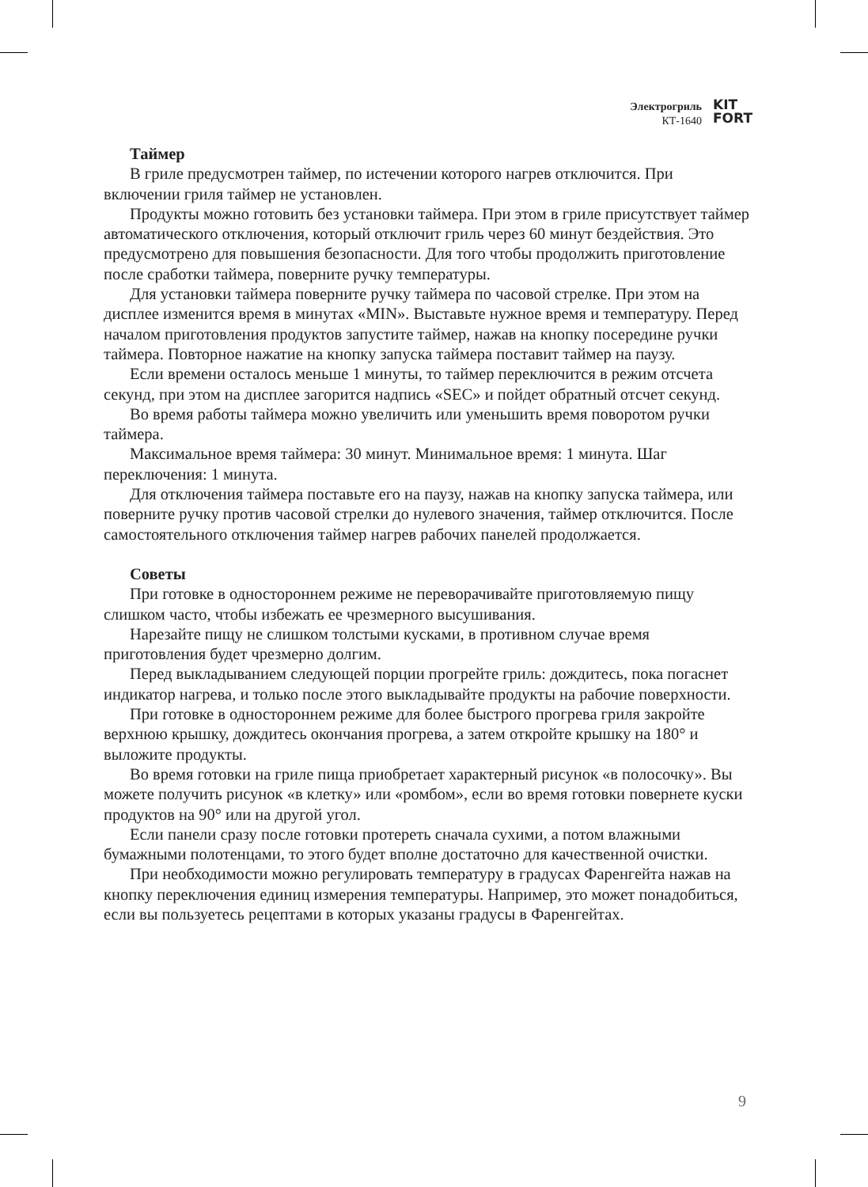Электрогриль
КТ-1640
KIT
FORT
Таймер
В гриле предусмотрен таймер, по истечении которого нагрев отключится. При включении гриля таймер не установлен.
Продукты можно готовить без установки таймера. При этом в гриле присутствует таймер автоматического отключения, который отключит гриль через 60 минут бездействия. Это предусмотрено для повышения безопасности. Для того чтобы продолжить приготовление после сработки таймера, поверните ручку температуры.
Для установки таймера поверните ручку таймера по часовой стрелке. При этом на дисплее изменится время в минутах «MIN». Выставьте нужное время и температуру. Перед началом приготовления продуктов запустите таймер, нажав на кнопку посередине ручки таймера. Повторное нажатие на кнопку запуска таймера поставит таймер на паузу.
Если времени осталось меньше 1 минуты, то таймер переключится в режим отсчета секунд, при этом на дисплее загорится надпись «SEC» и пойдет обратный отсчет секунд.
Во время работы таймера можно увеличить или уменьшить время поворотом ручки таймера.
Максимальное время таймера: 30 минут. Минимальное время: 1 минута. Шаг переключения: 1 минута.
Для отключения таймера поставьте его на паузу, нажав на кнопку запуска таймера, или поверните ручку против часовой стрелки до нулевого значения, таймер отключится. После самостоятельного отключения таймер нагрев рабочих панелей продолжается.
Советы
При готовке в одностороннем режиме не переворачивайте приготовляемую пищу слишком часто, чтобы избежать ее чрезмерного высушивания.
Нарезайте пищу не слишком толстыми кусками, в противном случае время приготовления будет чрезмерно долгим.
Перед выкладыванием следующей порции прогрейте гриль: дождитесь, пока погаснет индикатор нагрева, и только после этого выкладывайте продукты на рабочие поверхности.
При готовке в одностороннем режиме для более быстрого прогрева гриля закройте верхнюю крышку, дождитесь окончания прогрева, а затем откройте крышку на 180° и выложите продукты.
Во время готовки на гриле пища приобретает характерный рисунок «в полосочку». Вы можете получить рисунок «в клетку» или «ромбом», если во время готовки повернете куски продуктов на 90° или на другой угол.
Если панели сразу после готовки протереть сначала сухими, а потом влажными бумажными полотенцами, то этого будет вполне достаточно для качественной очистки.
При необходимости можно регулировать температуру в градусах Фаренгейта нажав на кнопку переключения единиц измерения температуры. Например, это может понадобиться, если вы пользуетесь рецептами в которых указаны градусы в Фаренгейтах.
9